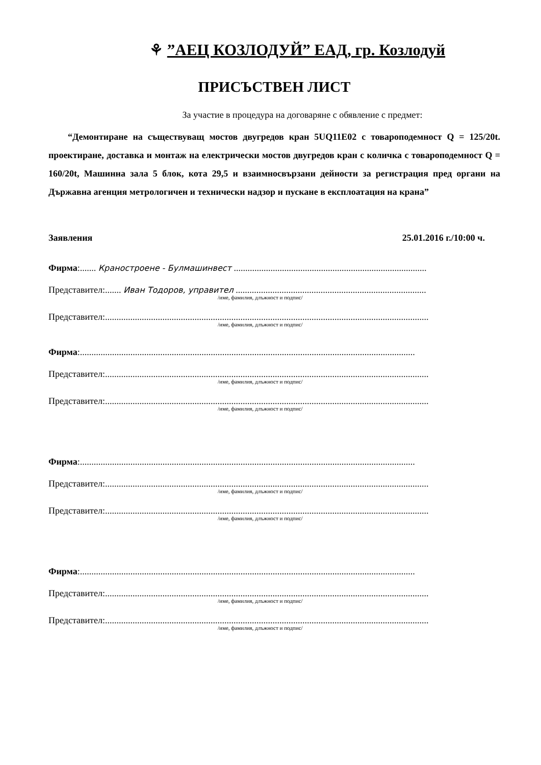⚘”АЕЦ КОЗЛОДУЙ” ЕАД, гр. Козлодуй
ПРИСЪСТВЕН ЛИСТ
За участие в процедура на договаряне с обявление с предмет:
“Демонтиране на съществуващ мостов двугредов кран 5UQ11E02 с товароподемност Q = 125/20t. проектиране, доставка и монтаж на електрически мостов двугредов кран с количка с товароподемност Q = 160/20t, Машинна зала 5 блок, кота 29,5 и взаимносвързани дейности за регистрация пред органи на Държавна агенция метрологичен и технически надзор и пускане в експлоатация на крана”
Заявления 25.01.2016 г./10:00 ч.
Фирма:....... Краностроене - Булмашинвест ....................................................................................
Представител:....... Иван Тодоров, управител ...................................................................................
/име, фамилия, длъжност и подпис/
Представител:.............................................................................................................................................
/име, фамилия, длъжност и подпис/
Фирма:..................................................................................................................................................
Представител:.............................................................................................................................................
/име, фамилия, длъжност и подпис/
Представител:.............................................................................................................................................
/име, фамилия, длъжност и подпис/
Фирма:..................................................................................................................................................
Представител:.............................................................................................................................................
/име, фамилия, длъжност и подпис/
Представител:.............................................................................................................................................
/име, фамилия, длъжност и подпис/
Фирма:..................................................................................................................................................
Представител:.............................................................................................................................................
/име, фамилия, длъжност и подпис/
Представител:.............................................................................................................................................
/име, фамилия, длъжност и подпис/